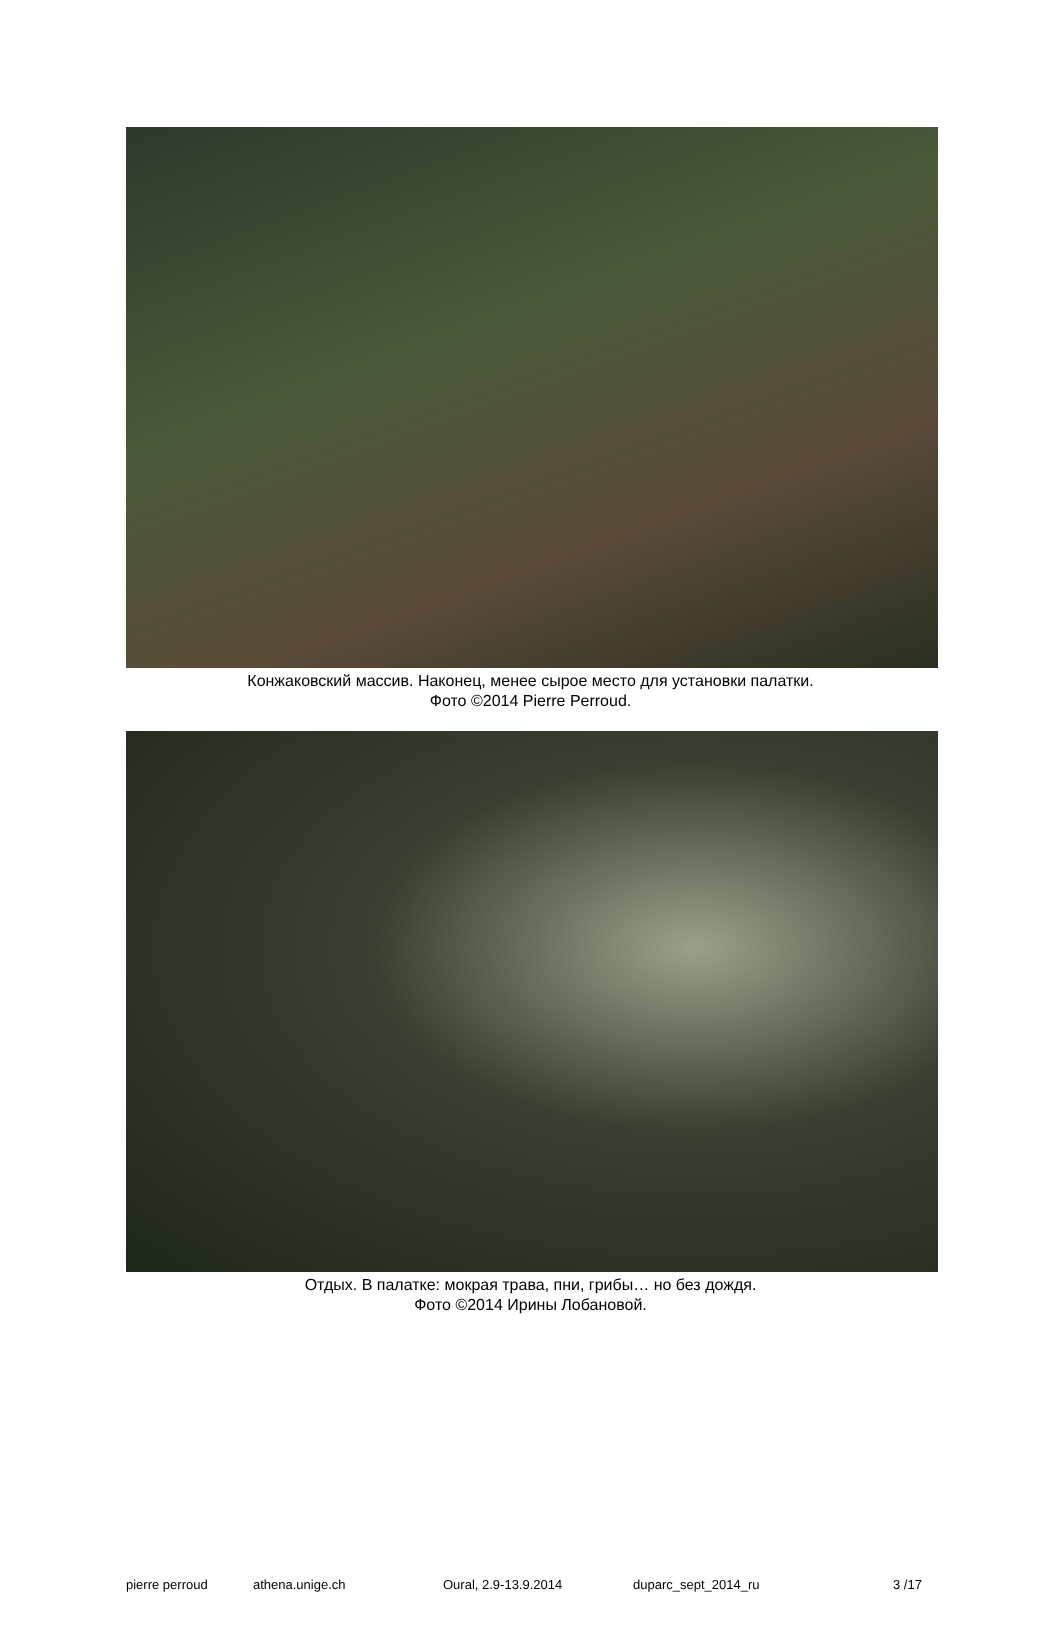Конжаковский массив. Наконец, менее сырое место для установки палатки.
Фото ©2014 Pierre Perroud.
Отдых. В палатке: мокрая трава, пни, грибы… но без дождя.
Фото ©2014 Ирины Лобановой.
pierre perroud athena.unige.ch Oural, 2.9-13.9.2014 duparc_sept_2014_ru 3 /17